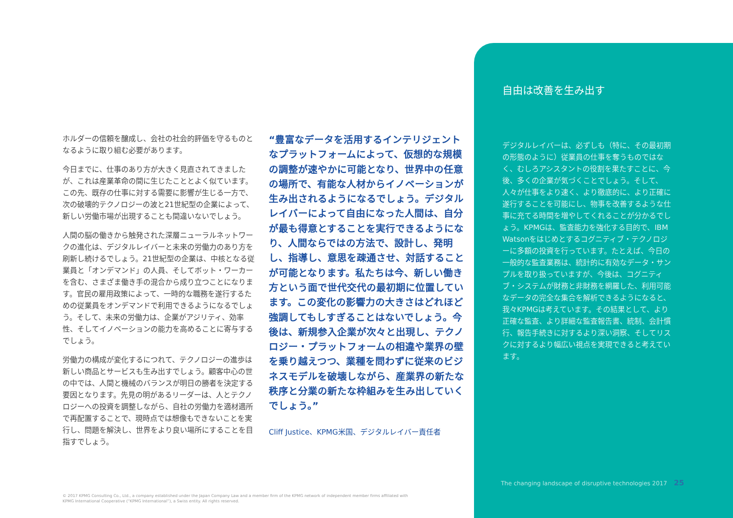ホルダーの信頼を醸成し、会社の社会的評価を守るものとなるように取り組む必要があります。
今日までに、仕事のあり方が大きく見直されてきましたが、これは産業革命の間に生じたこととよく似ています。この先、既存の仕事に対する需要に影響が生じる一方で、次の破壊的テクノロジーの波と21世紀型の企業によって、新しい労働市場が出現することも間違いないでしょう。
人間の脳の働きから触発された深層ニューラルネットワークの進化は、デジタルレイバーと未来の労働力のあり方を刷新し続けるでしょう。21世紀型の企業は、中核となる従業員と「オンデマンド」の人員、そしてボット・ワーカーを含む、さまざま働き手の混合から成り立つことになります。官民の雇用政策によって、一時的な職務を遂行するための従業員をオンデマンドで利用できるようになるでしょう。そして、未来の労働力は、企業がアジリティ、効率性、そしてイノベーションの能力を高めることに寄与するでしょう。
労働力の構成が変化するにつれて、テクノロジーの進歩は新しい商品とサービスも生み出すでしょう。顧客中心の世の中では、人間と機械のバランスが明日の勝者を決定する要因となります。先見の明があるリーダーは、人とテクノロジーへの投資を調整しながら、自社の労働力を適材適所で再配置することで、現時点では想像もできないことを実行し、問題を解決し、世界をより良い場所にすることを目指すでしょう。
“豊富なデータを活用するインテリジェントなプラットフォームによって、仮想的な規模の調整が速やかに可能となり、世界中の任意の場所で、有能な人材からイノベーションが生み出されるようになるでしょう。デジタルレイバーによって自由になった人間は、自分が最も得意とすることを実行できるようになり、人間ならではの方法で、設計し、発明し、指導し、意思を疎通させ、対話することが可能となります。私たちは今、新しい働き方という面で世代交代の最初期に位置しています。この変化の影響力の大きさはどれほど強調してもしすぎることはないでしょう。今後は、新規参入企業が次々と出現し、テクノロジー・プラットフォームの相違や業界の壁を乗り越えつつ、業種を問わずに従来のビジネスモデルを破壊しながら、産業界の新たな秩序と分業の新たな枠組みを生み出していくでしょう。”
Cliff Justice、KPMG米国、デジタルレイバー責任者
自由は改善を生み出す
デジタルレイバーは、必ずしも（特に、その最初期の形態のように）従業員の仕事を奪うものではなく、むしろアシスタントの役割を果たすことに、今後、多くの企業が気づくことでしょう。そして、人々が仕事をより速く、より徹底的に、より正確に遂行することを可能にし、物事を改善するような仕事に充てる時間を増やしてくれることが分かるでしょう。KPMGは、監査能力を強化する目的で、IBM Watsonをはじめとするコグニティブ・テクノロジーに多額の投資を行っています。たとえば、今日の一般的な監査業務は、統計的に有効なデータ・サンプルを取り扱っていますが、今後は、コグニティブ・システムが財務と非財務を網羅した、利用可能なデータの完全な集合を解析できるようになると、我々KPMGは考えています。その結果として、より正確な監査、より詳細な監査報告書、統制、会計慣行、報告手続きに対するより深い洞察、そしてリスクに対するより幅広い視点を実現できると考えています。
The changing landscape of disruptive technologies 2017 25
© 2017 KPMG Consulting Co., Ltd., a company established under the Japan Company Law and a member firm of the KPMG network of independent member firms affiliated with KPMG International Cooperative (“KPMG International”), a Swiss entity. All rights reserved.